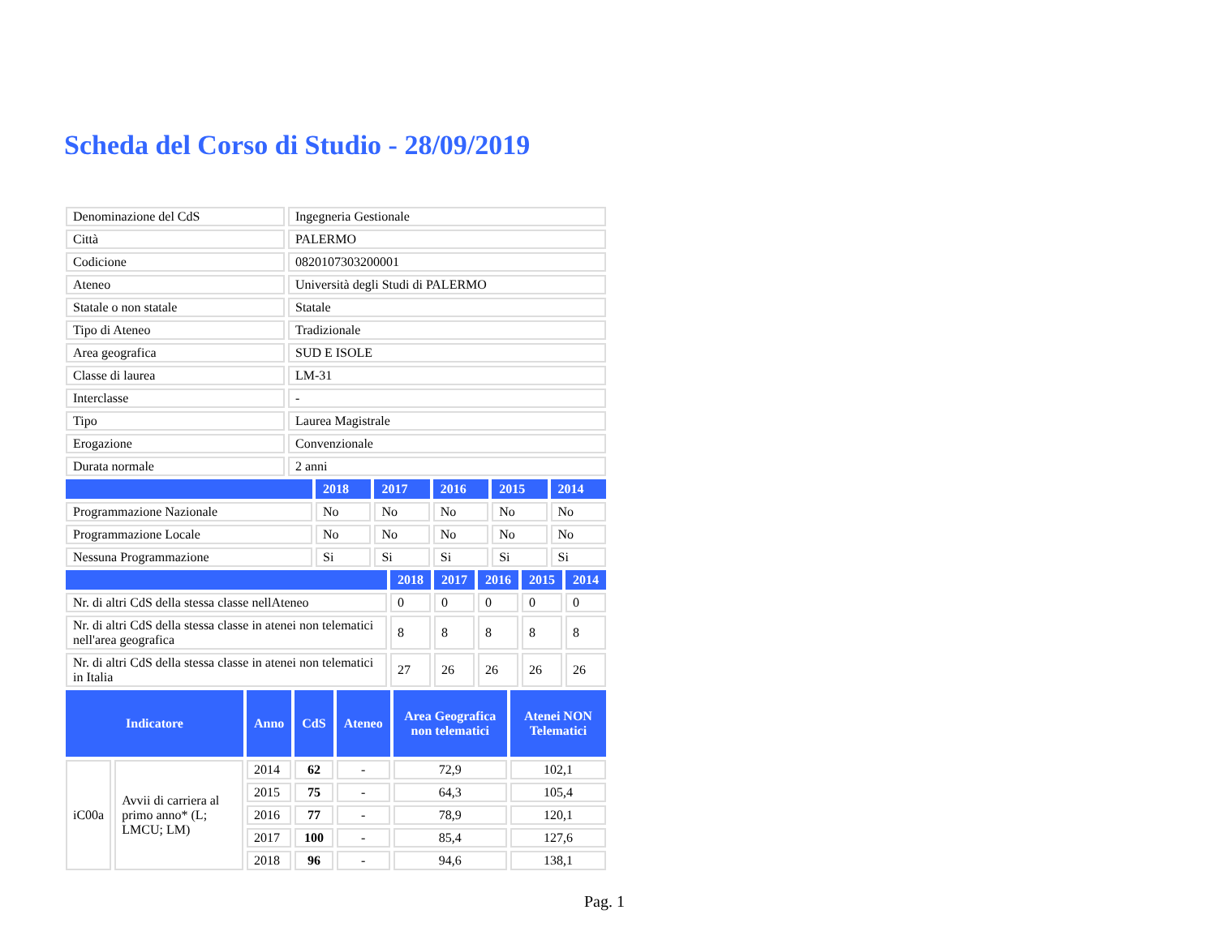Scheda del Corso di Studio - 28/09/2019
| Denominazione del CdS | Ingegneria Gestionale |
| Città | PALERMO |
| Codicione | 0820107303200001 |
| Ateneo | Università degli Studi di PALERMO |
| Statale o non statale | Statale |
| Tipo di Ateneo | Tradizionale |
| Area geografica | SUD E ISOLE |
| Classe di laurea | LM-31 |
| Interclasse | - |
| Tipo | Laurea Magistrale |
| Erogazione | Convenzionale |
| Durata normale | 2 anni |
| | 2018 | 2017 | 2016 | 2015 | 2014 |
| --- | --- | --- | --- | --- | --- |
| Programmazione Nazionale | No | No | No | No | No |
| Programmazione Locale | No | No | No | No | No |
| Nessuna Programmazione | Si | Si | Si | Si | Si |
| | 2018 | 2017 | 2016 | 2015 | 2014 |
| --- | --- | --- | --- | --- | --- |
| Nr. di altri CdS della stessa classe nellAteneo | 0 | 0 | 0 | 0 | 0 |
| Nr. di altri CdS della stessa classe in atenei non telematici nell'area geografica | 8 | 8 | 8 | 8 | 8 |
| Nr. di altri CdS della stessa classe in atenei non telematici in Italia | 27 | 26 | 26 | 26 | 26 |
| Indicatore | | Anno | CdS | Ateneo | Area Geografica non telematici | Atenei NON Telematici |
| --- | --- | --- | --- | --- | --- | --- |
| iC00a | Avvii di carriera al primo anno* (L; LMCU; LM) | 2014 | 62 | - | 72,9 | 102,1 |
| | | 2015 | 75 | - | 64,3 | 105,4 |
| | | 2016 | 77 | - | 78,9 | 120,1 |
| | | 2017 | 100 | - | 85,4 | 127,6 |
| | | 2018 | 96 | - | 94,6 | 138,1 |
Pag. 1